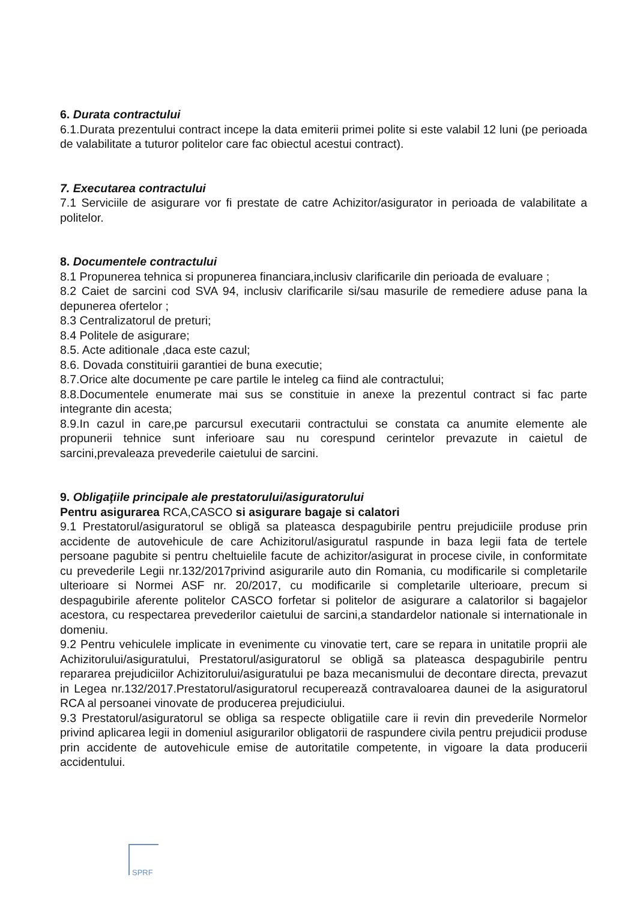6. Durata contractului
6.1.Durata prezentului contract incepe la data emiterii primei polite si este valabil 12 luni (pe perioada de valabilitate a tuturor politelor care fac obiectul acestui contract).
7. Executarea contractului
7.1 Serviciile de asigurare vor fi prestate de catre Achizitor/asigurator in perioada de valabilitate a politelor.
8. Documentele contractului
8.1 Propunerea tehnica si propunerea financiara,inclusiv clarificarile din perioada de evaluare ;
8.2 Caiet de sarcini cod SVA 94, inclusiv clarificarile si/sau masurile de remediere aduse pana la depunerea ofertelor ;
8.3 Centralizatorul de preturi;
8.4 Politele de asigurare;
8.5. Acte aditionale ,daca este cazul;
8.6. Dovada constituirii garantiei de buna executie;
8.7.Orice alte documente pe care partile le inteleg ca fiind ale contractului;
8.8.Documentele enumerate mai sus se constituie in anexe la prezentul contract si fac parte integrante din acesta;
8.9.In cazul in care,pe parcursul executarii contractului se constata ca anumite elemente ale propunerii tehnice sunt inferioare sau nu corespund cerintelor prevazute in caietul de sarcini,prevaleaza prevederile caietului de sarcini.
9. Obligaţiile principale ale prestatorului/asiguratorului
Pentru asigurarea RCA,CASCO si asigurare bagaje si calatori
9.1 Prestatorul/asiguratorul se obligă sa plateasca despagubirile pentru prejudiciile produse prin accidente de autovehicule de care Achizitorul/asiguratul raspunde in baza legii fata de tertele persoane pagubite si pentru cheltuielile facute de achizitor/asigurat in procese civile, in conformitate cu prevederile Legii nr.132/2017privind asigurarile auto din Romania, cu modificarile si completarile ulterioare si Normei ASF nr. 20/2017, cu modificarile si completarile ulterioare, precum si despagubirile aferente politelor CASCO forfetar si politelor de asigurare a calatorilor si bagajelor acestora, cu respectarea prevederilor caietului de sarcini,a standardelor nationale si internationale in domeniu.
9.2 Pentru vehiculele implicate in evenimente cu vinovatie tert, care se repara in unitatile proprii ale Achizitorului/asiguratului, Prestatorul/asiguratorul se obligă sa plateasca despagubirile pentru repararea prejudiciilor Achizitorului/asiguratului pe baza mecanismului de decontare directa, prevazut in Legea nr.132/2017.Prestatorul/asiguratorul recuperează contravaloarea daunei de la asiguratorul RCA al persoanei vinovate de producerea prejudiciului.
9.3 Prestatorul/asiguratorul se obliga sa respecte obligatiile care ii revin din prevederile Normelor privind aplicarea legii in domeniul asigurarilor obligatorii de raspundere civila pentru prejudicii produse prin accidente de autovehicule emise de autoritatile competente, in vigoare la data producerii accidentului.
SPRF